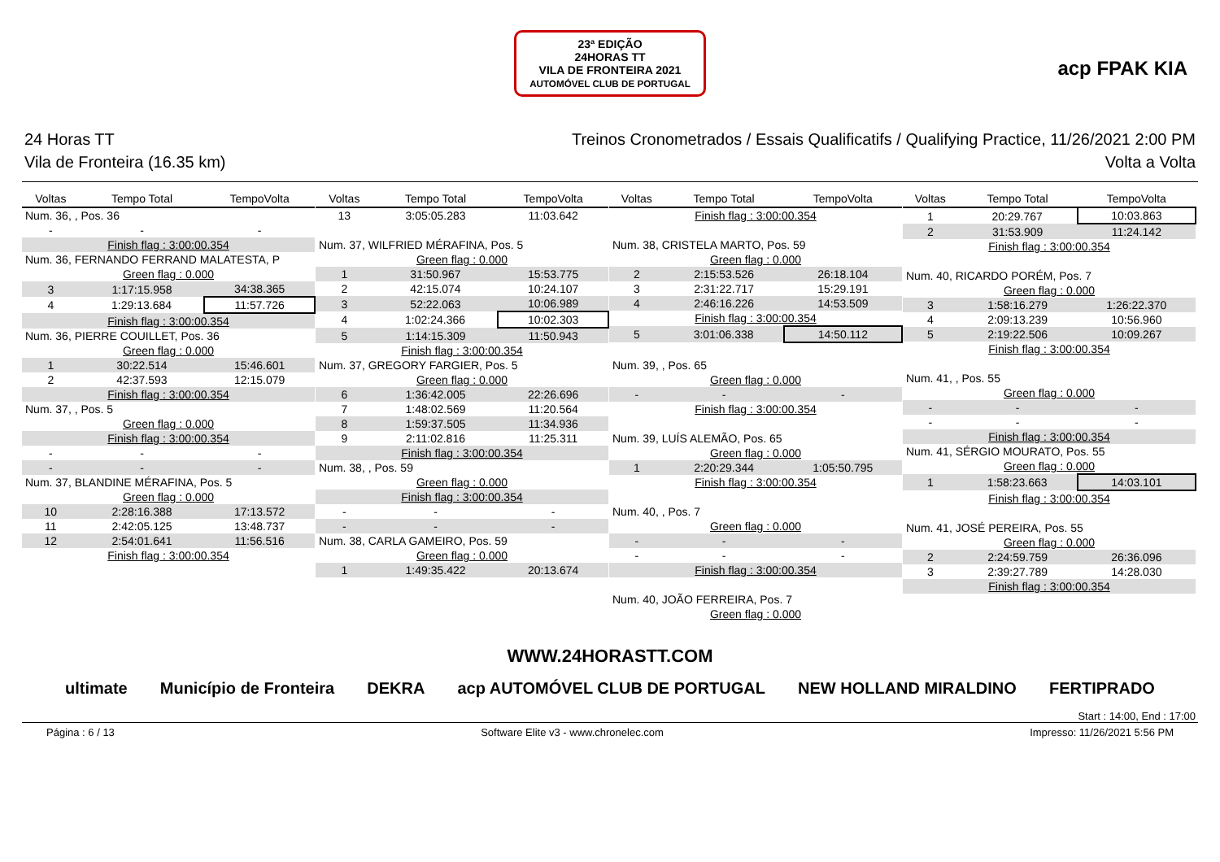23ª EDIÇÃO
24HORAS TT
VILA DE FRONTEIRA 2021
AUTOMÓVEL CLUB DE PORTUGAL
acp FPAK KIA
24 Horas TT Treinos Cronometrados / Essais Qualificatifs / Qualifying Practice, 11/26/2021 2:00 PM
Vila de Fronteira (16.35 km) Volta a Volta
| Voltas | Tempo Total | TempoVolta |
| --- | --- | --- |
| Num. 36, , Pos. 36 | | |
| - | - | - |
| Finish flag : 3:00:00.354 | | |
| Num. 36, FERNANDO FERRAND MALATESTA, P | | |
| Green flag : 0.000 | | |
| 3 | 1:17:15.958 | 34:38.365 |
| 4 | 1:29:13.684 | 11:57.726 |
| Finish flag : 3:00:00.354 | | |
| Num. 36, PIERRE COUILLET, Pos. 36 | | |
| Green flag : 0.000 | | |
| 1 | 30:22.514 | 15:46.601 |
| 2 | 42:37.593 | 12:15.079 |
| Finish flag : 3:00:00.354 | | |
| Num. 37, , Pos. 5 | | |
| Green flag : 0.000 | | |
| Finish flag : 3:00:00.354 | | |
| - | - | - |
| - | - | - |
| Num. 37, BLANDINE MÉRAFINA, Pos. 5 | | |
| Green flag : 0.000 | | |
| 10 | 2:28:16.388 | 17:13.572 |
| 11 | 2:42:05.125 | 13:48.737 |
| 12 | 2:54:01.641 | 11:56.516 |
| Finish flag : 3:00:00.354 | | |
| Voltas | Tempo Total | TempoVolta |
| --- | --- | --- |
| 13 | 3:05:05.283 | 11:03.642 |
| Num. 37, WILFRIED MÉRAFINA, Pos. 5 | | |
| Green flag : 0.000 | | |
| 1 | 31:50.967 | 15:53.775 |
| 2 | 42:15.074 | 10:24.107 |
| 3 | 52:22.063 | 10:06.989 |
| 4 | 1:02:24.366 | 10:02.303 |
| 5 | 1:14:15.309 | 11:50.943 |
| Finish flag : 3:00:00.354 | | |
| Num. 37, GREGORY FARGIER, Pos. 5 | | |
| Green flag : 0.000 | | |
| 6 | 1:36:42.005 | 22:26.696 |
| 7 | 1:48:02.569 | 11:20.564 |
| 8 | 1:59:37.505 | 11:34.936 |
| 9 | 2:11:02.816 | 11:25.311 |
| Finish flag : 3:00:00.354 | | |
| Num. 38, , Pos. 59 | | |
| Green flag : 0.000 | | |
| Finish flag : 3:00:00.354 | | |
| - | - | - |
| - | - | - |
| Num. 38, CARLA GAMEIRO, Pos. 59 | | |
| Green flag : 0.000 | | |
| 1 | 1:49:35.422 | 20:13.674 |
| Voltas | Tempo Total | TempoVolta |
| --- | --- | --- |
| Finish flag : 3:00:00.354 | | |
| Num. 38, CRISTELA MARTO, Pos. 59 | | |
| Green flag : 0.000 | | |
| 2 | 2:15:53.526 | 26:18.104 |
| 3 | 2:31:22.717 | 15:29.191 |
| 4 | 2:46:16.226 | 14:53.509 |
| Finish flag : 3:00:00.354 | | |
| 5 | 3:01:06.338 | 14:50.112 |
| Num. 39, , Pos. 65 | | |
| Green flag : 0.000 | | |
| - | - | - |
| Finish flag : 3:00:00.354 | | |
| Num. 39, LUÍS ALEMÃO, Pos. 65 | | |
| Green flag : 0.000 | | |
| 1 | 2:20:29.344 | 1:05:50.795 |
| Finish flag : 3:00:00.354 | | |
| Num. 40, , Pos. 7 | | |
| Green flag : 0.000 | | |
| - | - | - |
| - | - | - |
| Finish flag : 3:00:00.354 | | |
| Num. 40, JOÃO FERREIRA, Pos. 7 | | |
| Green flag : 0.000 | | |
| Voltas | Tempo Total | TempoVolta |
| --- | --- | --- |
| 1 | 20:29.767 | 10:03.863 |
| 2 | 31:53.909 | 11:24.142 |
| Finish flag : 3:00:00.354 | | |
| Num. 40, RICARDO PORÉM, Pos. 7 | | |
| Green flag : 0.000 | | |
| 3 | 1:58:16.279 | 1:26:22.370 |
| 4 | 2:09:13.239 | 10:56.960 |
| 5 | 2:19:22.506 | 10:09.267 |
| Finish flag : 3:00:00.354 | | |
| Num. 41, , Pos. 55 | | |
| Green flag : 0.000 | | |
| - | - | - |
| - | - | - |
| Finish flag : 3:00:00.354 | | |
| Num. 41, SÉRGIO MOURATO, Pos. 55 | | |
| Green flag : 0.000 | | |
| 1 | 1:58:23.663 | 14:03.101 |
| Finish flag : 3:00:00.354 | | |
| Num. 41, JOSÉ PEREIRA, Pos. 55 | | |
| Green flag : 0.000 | | |
| 2 | 2:24:59.759 | 26:36.096 |
| 3 | 2:39:27.789 | 14:28.030 |
| Finish flag : 3:00:00.354 | | |
WWW.24HORASTT.COM
ultimate Município de Fronteira DEKRA acp AUTOMÓVEL CLUB DE PORTUGAL NEW HOLLAND MIRALDINO FERTIPRADO
Start : 14:00, End : 17:00
Página : 6 / 13 Software Elite v3 - www.chronelec.com Impresso: 11/26/2021 5:56 PM